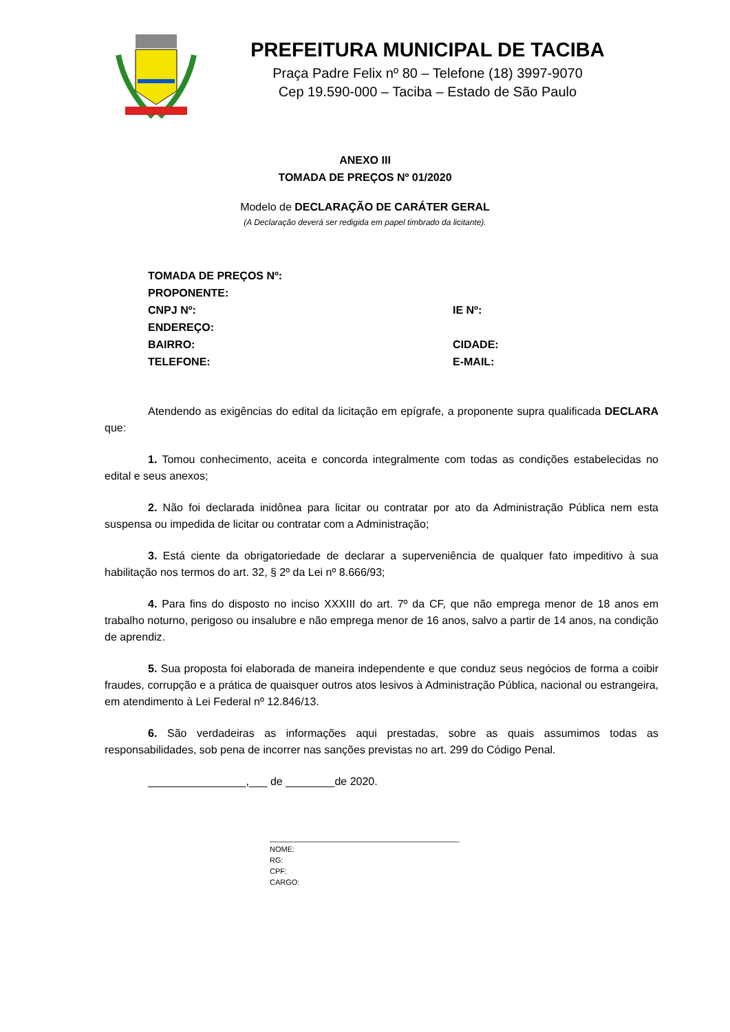PREFEITURA MUNICIPAL DE TACIBA
Praça Padre Felix nº 80 – Telefone (18) 3997-9070
Cep 19.590-000 – Taciba – Estado de São Paulo
ANEXO III
TOMADA DE PREÇOS Nº 01/2020
Modelo de DECLARAÇÃO DE CARÁTER GERAL
(A Declaração deverá ser redigida em papel timbrado da licitante).
TOMADA DE PREÇOS Nº:
PROPONENTE:
CNPJ Nº: IE Nº:
ENDEREÇO:
BAIRRO: CIDADE:
TELEFONE: E-MAIL:
Atendendo as exigências do edital da licitação em epígrafe, a proponente supra qualificada DECLARA que:
1. Tomou conhecimento, aceita e concorda integralmente com todas as condições estabelecidas no edital e seus anexos;
2. Não foi declarada inidônea para licitar ou contratar por ato da Administração Pública nem esta suspensa ou impedida de licitar ou contratar com a Administração;
3. Está ciente da obrigatoriedade de declarar a superveniência de qualquer fato impeditivo à sua habilitação nos termos do art. 32, § 2º da Lei nº 8.666/93;
4. Para fins do disposto no inciso XXXIII do art. 7º da CF, que não emprega menor de 18 anos em trabalho noturno, perigoso ou insalubre e não emprega menor de 16 anos, salvo a partir de 14 anos, na condição de aprendiz.
5. Sua proposta foi elaborada de maneira independente e que conduz seus negócios de forma a coibir fraudes, corrupção e a prática de quaisquer outros atos lesivos à Administração Pública, nacional ou estrangeira, em atendimento à Lei Federal nº 12.846/13.
6. São verdadeiras as informações aqui prestadas, sobre as quais assumimos todas as responsabilidades, sob pena de incorrer nas sanções previstas no art. 299 do Código Penal.
________________,___ de ________de 2020.
_____________________________________________
NOME:
RG:
CPF:
CARGO: